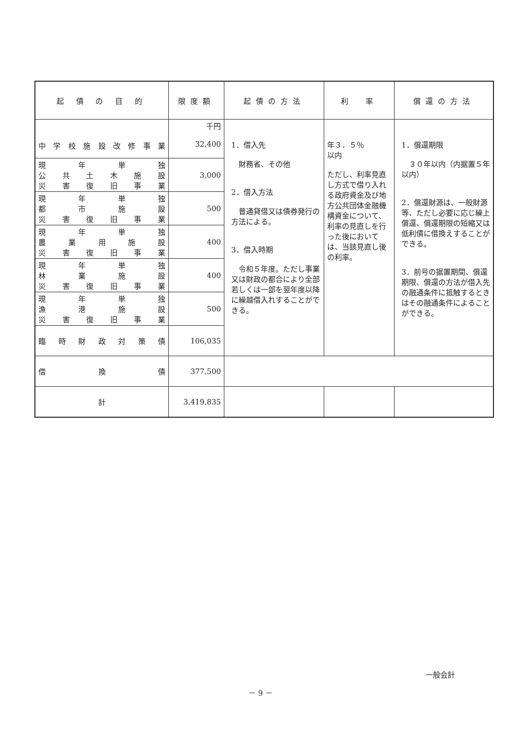| 起 債 の 目 的 | 限度額 | 起債の方法 | 利 率 | 償還の方法 |
| --- | --- | --- | --- | --- |
| 中学校施設改修事業 | 千円 32,400 | 1．借入先 財務省、その他 2．借入方法 普通貸借又は債券発行の方法による。 3．借入時期 令和５年度。ただし事業又は財政の都合により全部若しくは一部を翌年度以降に繰越借入れすることができる。 | 年３．５％ 以内 ただし、利率見直し方式で借り入れる政府資金及び地方公共団体金融機構資金について、利率の見直しを行った後においては、当該見直し後の利率。 | 1．償還期限 ３０年以内（内据置５年以内） 2．償還財源は、一般財源等、ただし必要に応じ繰上償還、償還期限の短縮又は低利債に借換えすることができる。 3．前号の据置期間、償還期限、償還の方法が借入先の融通条件に抵触するときはその融通条件によることができる。 |
| 現年単独 公共土木施設 災害復旧事業 | 3,000 | | | |
| 現年単独 都市施設 災害復旧事業 | 500 | | | |
| 現年単独 農業用施設 災害復旧事業 | 400 | | | |
| 現年単独 林業施設 災害復旧事業 | 400 | | | |
| 現年単独 漁港施設 災害復旧事業 | 500 | | | |
| 臨時財政対策債 | 106,035 | | | |
| 借換債 | 377,500 | | | |
| 計 | 3,419,835 | | | |
一般会計
－ 9 －